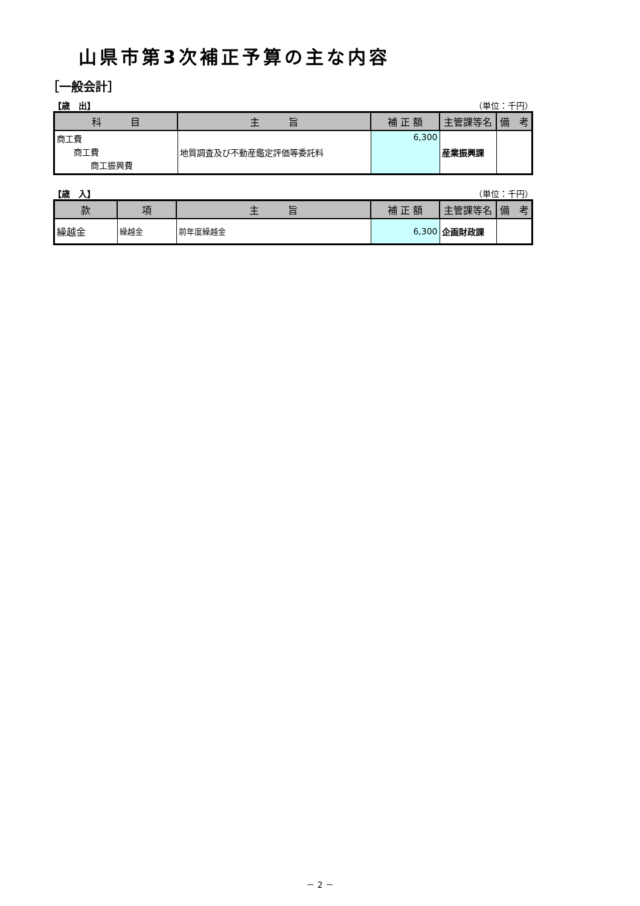山県市第3次補正予算の主な内容
［一般会計］
【歳　出】 （単位：千円）
| 科 目 | 主 旨 | 補 正 額 | 主管課等名 | 備 考 |
| --- | --- | --- | --- | --- |
| 商工費 商工費 商工振興費 | 地質調査及び不動産鑑定評価等委託料 | 6,300 | 産業振興課 | |
【歳　入】 （単位：千円）
| 款 | 項 | 主 旨 | 補 正 額 | 主管課等名 | 備 考 |
| --- | --- | --- | --- | --- | --- |
| 繰越金 | 繰越金 | 前年度繰越金 | 6,300 | 企画財政課 | |
－ 2 －